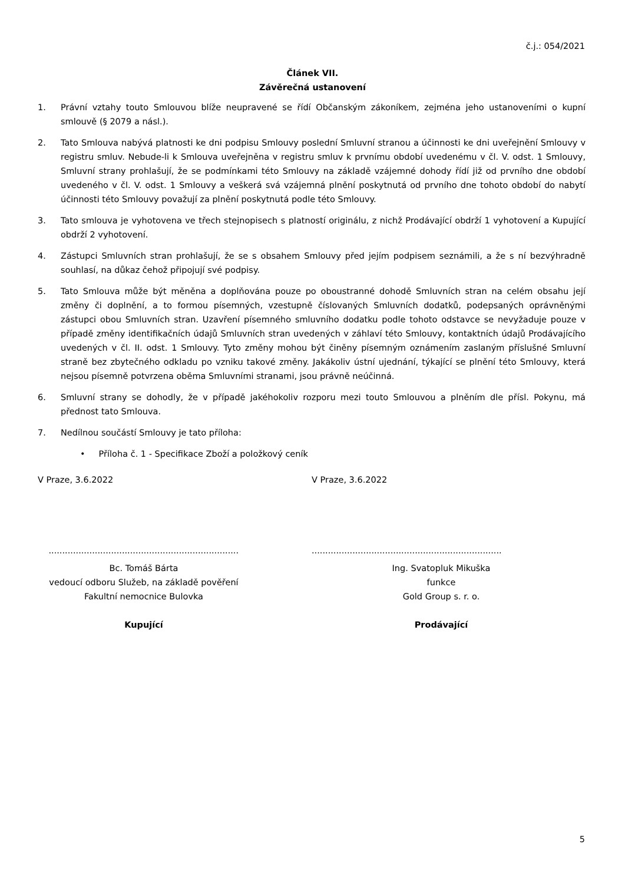č.j.: 054/2021
Článek VII.
Závěrečná ustanovení
1. Právní vztahy touto Smlouvou blíže neupravené se řídí Občanským zákoníkem, zejména jeho ustanoveními o kupní smlouvě (§ 2079 a násl.).
2. Tato Smlouva nabývá platnosti ke dni podpisu Smlouvy poslední Smluvní stranou a účinnosti ke dni uveřejnění Smlouvy v registru smluv. Nebude-li k Smlouva uveřejněna v registru smluv k prvnímu období uvedenému v čl. V. odst. 1 Smlouvy, Smluvní strany prohlašují, že se podmínkami této Smlouvy na základě vzájemné dohody řídí již od prvního dne období uvedeného v čl. V. odst. 1 Smlouvy a veškerá svá vzájemná plnění poskytnutá od prvního dne tohoto období do nabytí účinnosti této Smlouvy považují za plnění poskytnutá podle této Smlouvy.
3. Tato smlouva je vyhotovena ve třech stejnopisech s platností originálu, z nichž Prodávající obdrží 1 vyhotovení a Kupující obdrží 2 vyhotovení.
4. Zástupci Smluvních stran prohlašují, že se s obsahem Smlouvy před jejím podpisem seznámili, a že s ní bezvýhradně souhlasí, na důkaz čehož připojují své podpisy.
5. Tato Smlouva může být měněna a doplňována pouze po oboustranné dohodě Smluvních stran na celém obsahu její změny či doplnění, a to formou písemných, vzestupně číslovaných Smluvních dodatků, podepsaných oprávněnými zástupci obou Smluvních stran. Uzavření písemného smluvního dodatku podle tohoto odstavce se nevyžaduje pouze v případě změny identifikačních údajů Smluvních stran uvedených v záhlaví této Smlouvy, kontaktních údajů Prodávajícího uvedených v čl. II. odst. 1 Smlouvy. Tyto změny mohou být činěny písemným oznámením zaslaným příslušné Smluvní straně bez zbytečného odkladu po vzniku takové změny. Jakákoliv ústní ujednání, týkající se plnění této Smlouvy, která nejsou písemně potvrzena oběma Smluvními stranami, jsou právně neúčinná.
6. Smluvní strany se dohodly, že v případě jakéhokoliv rozporu mezi touto Smlouvou a plněním dle přísl. Pokynu, má přednost tato Smlouva.
7. Nedílnou součástí Smlouvy je tato příloha:
• Příloha č. 1 - Specifikace Zboží a položkový ceník
V Praze, 3.6.2022 V Praze, 3.6.2022
......................................................................
......................................................................
Bc. Tomáš Bárta
vedoucí odboru Služeb, na základě pověření
Fakultní nemocnice Bulovka
Kupující
Ing. Svatopluk Mikuška
funkce
Gold Group s. r. o.
Prodávající
5